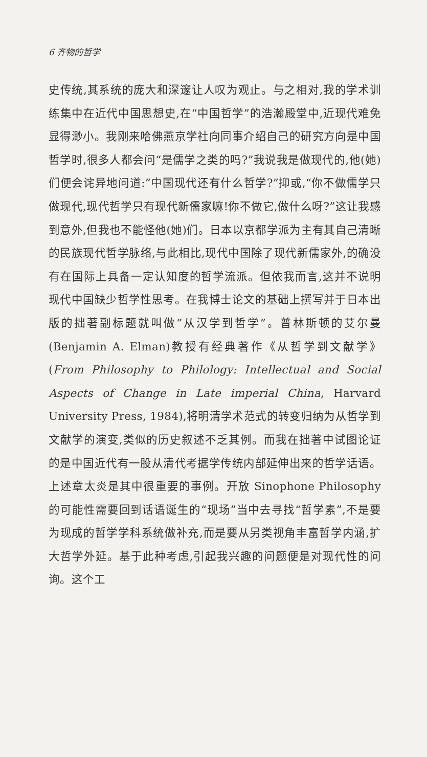6 齐物的哲学
史传统,其系统的庞大和深邃让人叹为观止。与之相对,我的学术训练集中在近代中国思想史,在“中国哲学”的浩瀚殿堂中,近现代难免显得渺小。我刚来哈佛燕京学社向同事介绍自己的研究方向是中国哲学时,很多人都会问“是儒学之类的吗?”我说我是做现代的,他(她)们便会诧异地问道:“中国现代还有什么哲学?”抑或,“你不做儒学只做现代,现代哲学只有现代新儒家嘛!你不做它,做什么呀?”这让我感到意外,但我也不能怪他(她)们。日本以京都学派为主有其自己清晰的民族现代哲学脉络,与此相比,现代中国除了现代新儒家外,的确没有在国际上具备一定认知度的哲学流派。但依我而言,这并不说明现代中国缺少哲学性思考。在我博士论文的基础上撰写并于日本出版的拙著副标题就叫做“从汉学到哲学”。普林斯顿的艾尔曼(Benjamin A. Elman)教授有经典著作《从哲学到文献学》(From Philosophy to Philology: Intellectual and Social Aspects of Change in Late imperial China, Harvard University Press, 1984),将明清学术范式的转变归纳为从哲学到文献学的演变,类似的历史叙述不乏其例。而我在拙著中试图论证的是中国近代有一股从清代考据学传统内部延伸出来的哲学话语。上述章太炎是其中很重要的事例。开放 Sinophone Philosophy 的可能性需要回到话语诞生的“现场”当中去寻找“哲学素”,不是要为现成的哲学学科系统做补充,而是要从另类视角丰富哲学内涵,扩大哲学外延。基于此种考虑,引起我兴趣的问题便是对现代性的问询。这个工